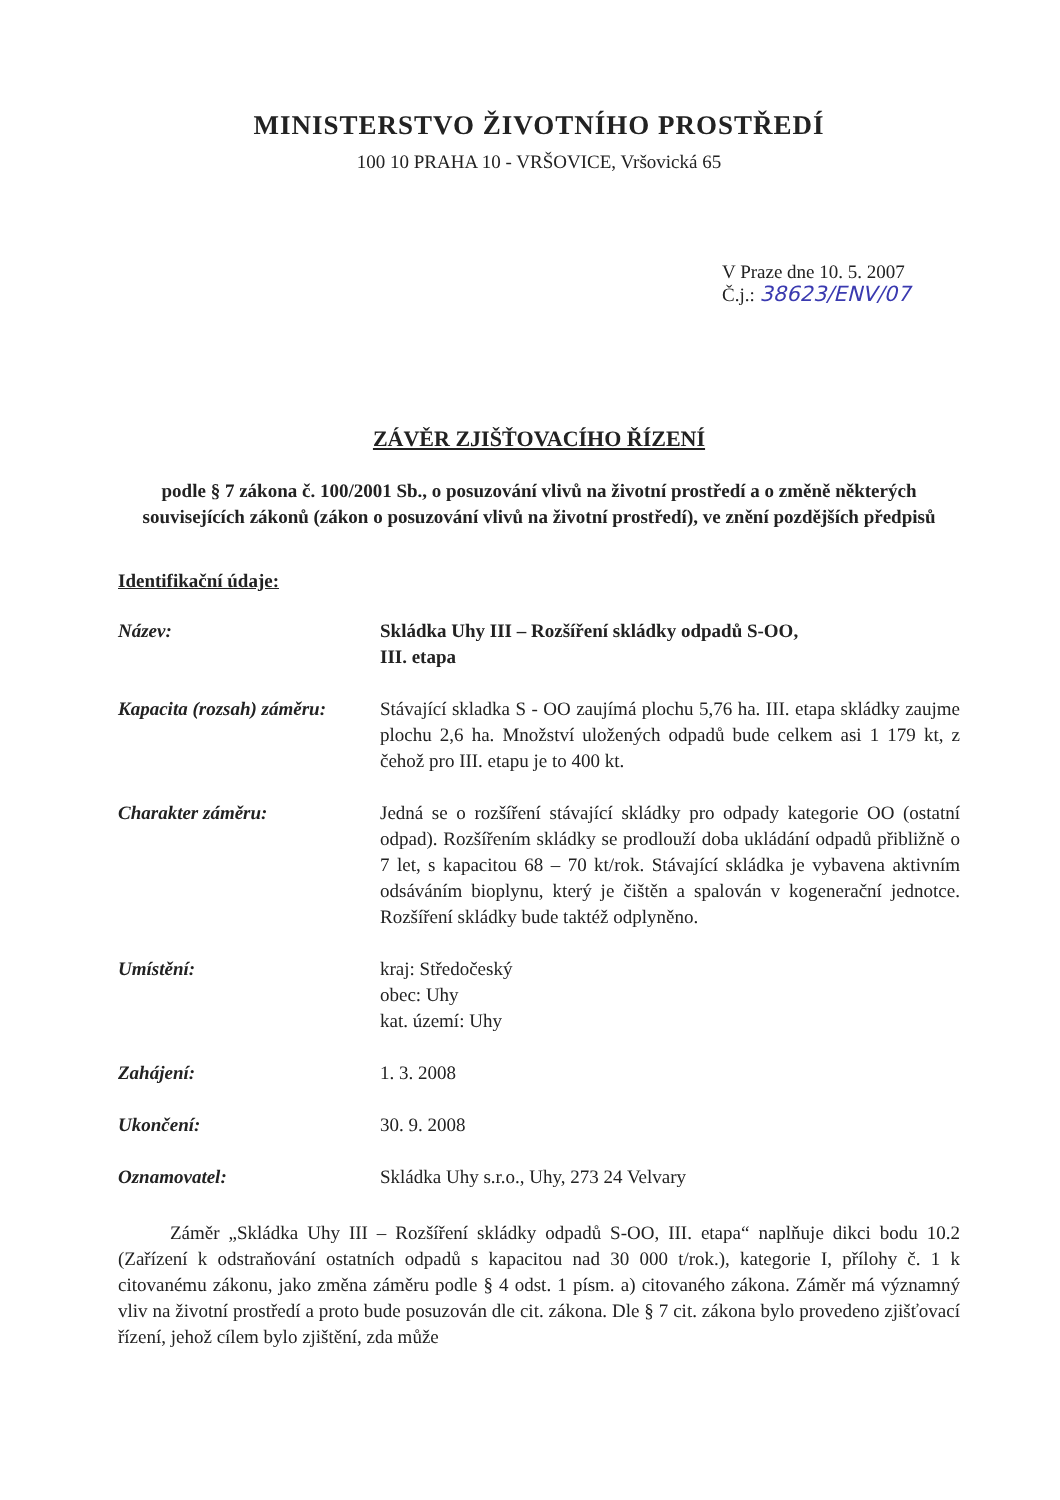MINISTERSTVO ŽIVOTNÍHO PROSTŘEDÍ
100 10 PRAHA 10 - VRŠOVICE, Vršovická 65
V Praze dne 10. 5. 2007
Č.j.: 38623/ENV/07
ZÁVĚR ZJIŠŤOVACÍHO ŘÍZENÍ
podle § 7 zákona č. 100/2001 Sb., o posuzování vlivů na životní prostředí a o změně některých souvisejících zákonů (zákon o posuzování vlivů na životní prostředí), ve znění pozdějších předpisů
Identifikační údaje:
Název: Skládka Uhy III – Rozšíření skládky odpadů S-OO,
III. etapa
Kapacita (rozsah) záměru:
Stávající skladka S - OO zaujímá plochu 5,76 ha. III. etapa skládky zaujme plochu 2,6 ha. Množství uložených odpadů bude celkem asi 1 179 kt, z čehož pro III. etapu je to 400 kt.
Charakter záměru: Jedná se o rozšíření stávající skládky pro odpady kategorie OO (ostatní odpad). Rozšířením skládky se prodlouží doba ukládání odpadů přibližně o 7 let, s kapacitou 68 – 70 kt/rok. Stávající skládka je vybavena aktivním odsáváním bioplynu, který je čištěn a spalován v kogenerační jednotce. Rozšíření skládky bude taktéž odplyněno.
Umístění: kraj: Středočeský
obec: Uhy
kat. území: Uhy
Zahájení: 1. 3. 2008
Ukončení: 30. 9. 2008
Oznamovatel: Skládka Uhy s.r.o., Uhy, 273 24 Velvary
Záměr „Skládka Uhy III – Rozšíření skládky odpadů S-OO, III. etapa“ naplňuje dikci bodu 10.2 (Zařízení k odstraňování ostatních odpadů s kapacitou nad 30 000 t/rok.), kategorie I, přílohy č. 1 k citovanému zákonu, jako změna záměru podle § 4 odst. 1 písm. a) citovaného zákona. Záměr má významný vliv na životní prostředí a proto bude posuzován dle cit. zákona. Dle § 7 cit. zákona bylo provedeno zjišťovací řízení, jehož cílem bylo zjištění, zda může